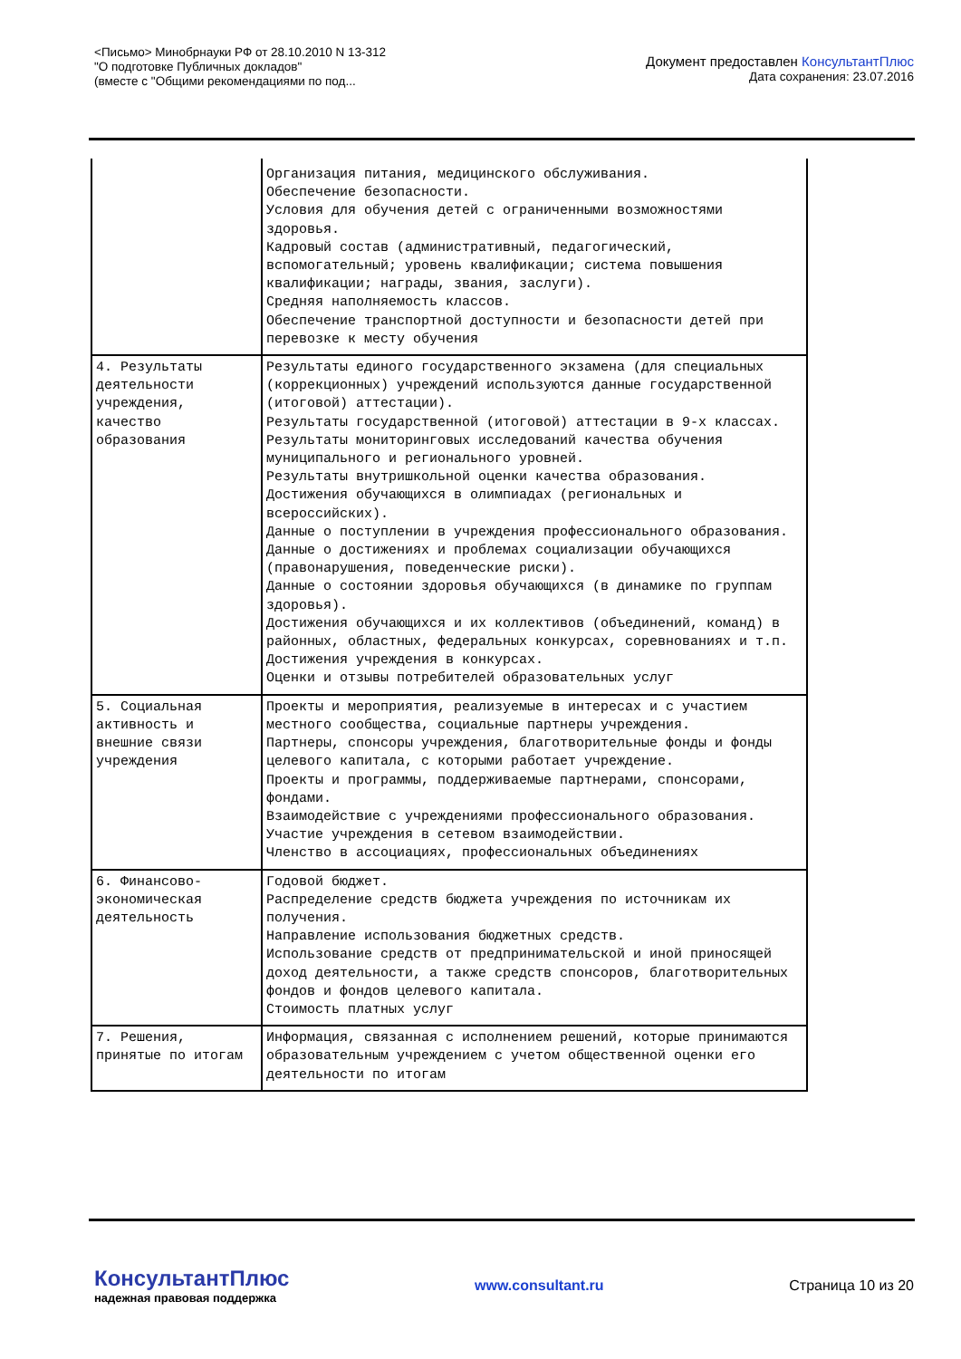<Письмо> Минобрнауки РФ от 28.10.2010 N 13-312
"О подготовке Публичных докладов"
(вместе с "Общими рекомендациями по под...
Документ предоставлен КонсультантПлюс
Дата сохранения: 23.07.2016
| | Организация питания, медицинского обслуживания. Обеспечение безопасности. Условия для обучения детей с ограниченными возможностями здоровья. Кадровый состав (административный, педагогический, вспомогательный; уровень квалификации; система повышения квалификации; награды, звания, заслуги). Средняя наполняемость классов. Обеспечение транспортной доступности и безопасности детей при перевозке к месту обучения |
| 4. Результаты деятельности учреждения, качество образования | Результаты единого государственного экзамена (для специальных (коррекционных) учреждений используются данные государственной (итоговой) аттестации). Результаты государственной (итоговой) аттестации в 9-х классах. Результаты мониторинговых исследований качества обучения муниципального и регионального уровней. Результаты внутришкольной оценки качества образования. Достижения обучающихся в олимпиадах (региональных и всероссийских). Данные о поступлении в учреждения профессионального образования. Данные о достижениях и проблемах социализации обучающихся (правонарушения, поведенческие риски). Данные о состоянии здоровья обучающихся (в динамике по группам здоровья). Достижения обучающихся и их коллективов (объединений, команд) в районных, областных, федеральных конкурсах, соревнованиях и т.п. Достижения учреждения в конкурсах. Оценки и отзывы потребителей образовательных услуг |
| 5. Социальная активность и внешние связи учреждения | Проекты и мероприятия, реализуемые в интересах и с участием местного сообщества, социальные партнеры учреждения. Партнеры, спонсоры учреждения, благотворительные фонды и фонды целевого капитала, с которыми работает учреждение. Проекты и программы, поддерживаемые партнерами, спонсорами, фондами. Взаимодействие с учреждениями профессионального образования. Участие учреждения в сетевом взаимодействии. Членство в ассоциациях, профессиональных объединениях |
| 6. Финансово-экономическая деятельность | Годовой бюджет. Распределение средств бюджета учреждения по источникам их получения. Направление использования бюджетных средств. Использование средств от предпринимательской и иной приносящей доход деятельности, а также средств спонсоров, благотворительных фондов и фондов целевого капитала. Стоимость платных услуг |
| 7. Решения, принятые по итогам | Информация, связанная с исполнением решений, которые принимаются образовательным учреждением с учетом общественной оценки его деятельности по итогам |
КонсультантПлюс
надежная правовая поддержка
www.consultant.ru Страница 10 из 20